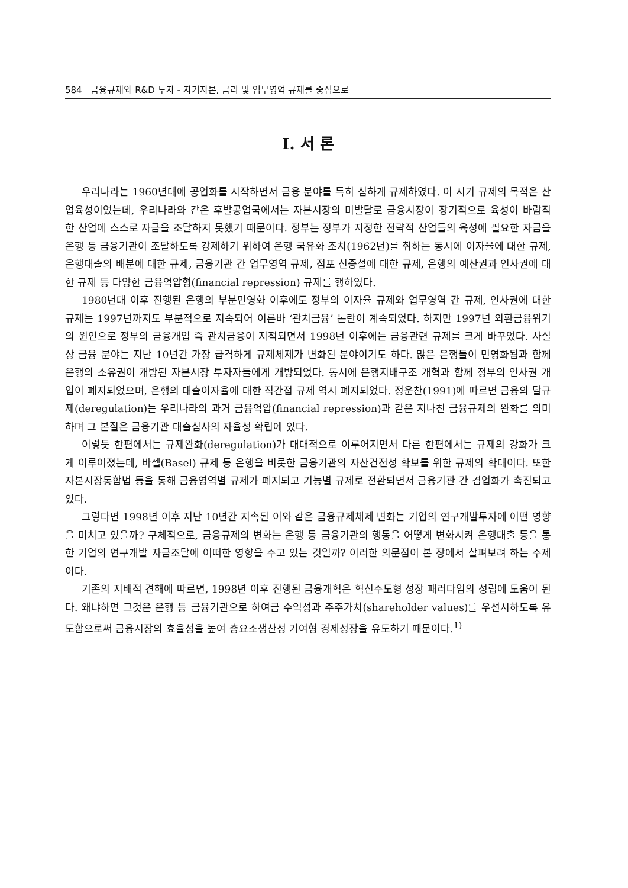584 금융규제와 R&D 투자 - 자기자본, 금리 및 업무영역 규제를 중심으로
I. 서 론
우리나라는 1960년대에 공업화를 시작하면서 금융 분야를 특히 심하게 규제하였다. 이 시기 규제의 목적은 산업육성이었는데, 우리나라와 같은 후발공업국에서는 자본시장의 미발달로 금융시장이 장기적으로 육성이 바람직한 산업에 스스로 자금을 조달하지 못했기 때문이다. 정부는 정부가 지정한 전략적 산업들의 육성에 필요한 자금을 은행 등 금융기관이 조달하도록 강제하기 위하여 은행 국유화 조치(1962년)를 취하는 동시에 이자율에 대한 규제, 은행대출의 배분에 대한 규제, 금융기관 간 업무영역 규제, 점포 신증설에 대한 규제, 은행의 예산권과 인사권에 대한 규제 등 다양한 금융억압형(financial repression) 규제를 행하였다.
1980년대 이후 진행된 은행의 부분민영화 이후에도 정부의 이자율 규제와 업무영역 간 규제, 인사권에 대한 규제는 1997년까지도 부분적으로 지속되어 이른바 ‘관치금융’ 논란이 계속되었다. 하지만 1997년 외환금융위기의 원인으로 정부의 금융개입 즉 관치금융이 지적되면서 1998년 이후에는 금융관련 규제를 크게 바꾸었다. 사실상 금융 분야는 지난 10년간 가장 급격하게 규제체제가 변화된 분야이기도 하다. 많은 은행들이 민영화됨과 함께 은행의 소유권이 개방된 자본시장 투자자들에게 개방되었다. 동시에 은행지배구조 개혁과 함께 정부의 인사권 개입이 폐지되었으며, 은행의 대출이자율에 대한 직간접 규제 역시 폐지되었다. 정운찬(1991)에 따르면 금융의 탈규제(deregulation)는 우리나라의 과거 금융억압(financial repression)과 같은 지나친 금융규제의 완화를 의미하며 그 본질은 금융기관 대출심사의 자율성 확립에 있다.
이렇듯 한편에서는 규제완화(deregulation)가 대대적으로 이루어지면서 다른 한편에서는 규제의 강화가 크게 이루어졌는데, 바젤(Basel) 규제 등 은행을 비롯한 금융기관의 자산건전성 확보를 위한 규제의 확대이다. 또한 자본시장통합법 등을 통해 금융영역별 규제가 폐지되고 기능별 규제로 전환되면서 금융기관 간 겸업화가 촉진되고 있다.
그렇다면 1998년 이후 지난 10년간 지속된 이와 같은 금융규제체제 변화는 기업의 연구개발투자에 어떤 영향을 미치고 있을까? 구체적으로, 금융규제의 변화는 은행 등 금융기관의 행동을 어떻게 변화시켜 은행대출 등을 통한 기업의 연구개발 자금조달에 어떠한 영향을 주고 있는 것일까? 이러한 의문점이 본 장에서 살펴보려 하는 주제이다.
기존의 지배적 견해에 따르면, 1998년 이후 진행된 금융개혁은 혁신주도형 성장 패러다임의 성립에 도움이 된다. 왜냐하면 그것은 은행 등 금융기관으로 하여금 수익성과 주주가치(shareholder values)를 우선시하도록 유도함으로써 금융시장의 효율성을 높여 총요소생산성 기여형 경제성장을 유도하기 때문이다.<sup>1)</sup>